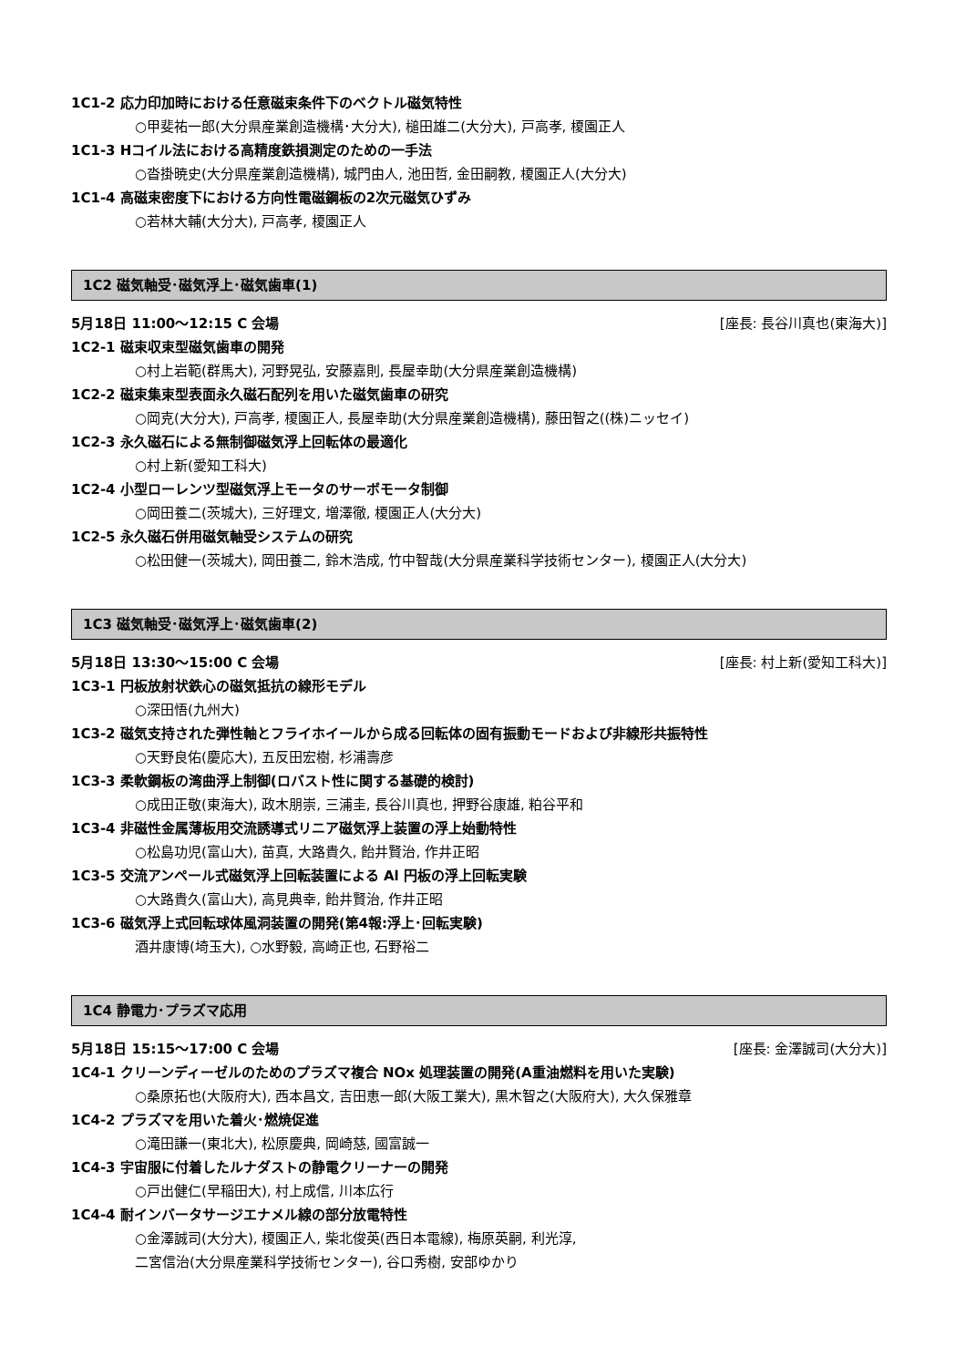1C1-2 応力印加時における任意磁束条件下のベクトル磁気特性
○甲斐祐一郎(大分県産業創造機構･大分大), 槌田雄二(大分大), 戸高孝, 榎園正人
1C1-3 Hコイル法における高精度鉄損測定のための一手法
○沓掛暁史(大分県産業創造機構), 城門由人, 池田哲, 金田嗣教, 榎園正人(大分大)
1C1-4 高磁束密度下における方向性電磁鋼板の2次元磁気ひずみ
○若林大輔(大分大), 戸高孝, 榎園正人
1C2 磁気軸受･磁気浮上･磁気歯車(1)
5月18日 11:00～12:15 C 会場 [座長: 長谷川真也(東海大)]
1C2-1 磁束収束型磁気歯車の開発
○村上岩範(群馬大), 河野晃弘, 安藤嘉則, 長屋幸助(大分県産業創造機構)
1C2-2 磁束集束型表面永久磁石配列を用いた磁気歯車の研究
○岡克(大分大), 戸高孝, 榎園正人, 長屋幸助(大分県産業創造機構), 藤田智之((株)ニッセイ)
1C2-3 永久磁石による無制御磁気浮上回転体の最適化
○村上新(愛知工科大)
1C2-4 小型ローレンツ型磁気浮上モータのサーボモータ制御
○岡田養二(茨城大), 三好理文, 増澤徹, 榎園正人(大分大)
1C2-5 永久磁石併用磁気軸受システムの研究
○松田健一(茨城大), 岡田養二, 鈴木浩成, 竹中智哉(大分県産業科学技術センター), 榎園正人(大分大)
1C3 磁気軸受･磁気浮上･磁気歯車(2)
5月18日 13:30～15:00 C 会場 [座長: 村上新(愛知工科大)]
1C3-1 円板放射状鉄心の磁気抵抗の線形モデル
○深田悟(九州大)
1C3-2 磁気支持された弾性軸とフライホイールから成る回転体の固有振動モードおよび非線形共振特性
○天野良佑(慶応大), 五反田宏樹, 杉浦壽彦
1C3-3 柔軟鋼板の湾曲浮上制御(ロバスト性に関する基礎的検討)
○成田正敬(東海大), 政木朋崇, 三浦圭, 長谷川真也, 押野谷康雄, 粕谷平和
1C3-4 非磁性金属薄板用交流誘導式リニア磁気浮上装置の浮上始動特性
○松島功児(富山大), 苗真, 大路貴久, 飴井賢治, 作井正昭
1C3-5 交流アンペール式磁気浮上回転装置による Al 円板の浮上回転実験
○大路貴久(富山大), 高見典幸, 飴井賢治, 作井正昭
1C3-6 磁気浮上式回転球体風洞装置の開発(第4報:浮上･回転実験)
酒井康博(埼玉大), ○水野毅, 高崎正也, 石野裕二
1C4 静電力･プラズマ応用
5月18日 15:15～17:00 C 会場 [座長: 金澤誠司(大分大)]
1C4-1 クリーンディーゼルのためのプラズマ複合 NOx 処理装置の開発(A重油燃料を用いた実験)
○桑原拓也(大阪府大), 西本昌文, 吉田恵一郎(大阪工業大), 黒木智之(大阪府大), 大久保雅章
1C4-2 プラズマを用いた着火･燃焼促進
○滝田謙一(東北大), 松原慶典, 岡崎慈, 國富誠一
1C4-3 宇宙服に付着したルナダストの静電クリーナーの開発
○戸出健仁(早稲田大), 村上成信, 川本広行
1C4-4 耐インバータサージエナメル線の部分放電特性
○金澤誠司(大分大), 榎園正人, 柴北俊英(西日本電線), 梅原英嗣, 利光淳,
二宮信治(大分県産業科学技術センター), 谷口秀樹, 安部ゆかり